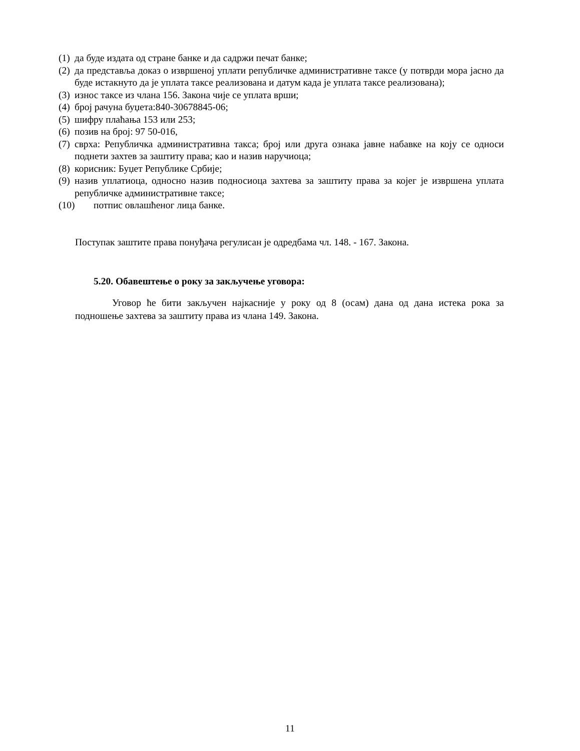(1) да буде издата од стране банке и да садржи печат банке;
(2) да представља доказ о извршеној уплати републичке административне таксе (у потврди мора јасно да буде истакнуто да је уплата таксе реализована и датум када је уплата таксе реализована);
(3) износ таксе из члана 156. Закона чије се уплата врши;
(4) број рачуна буџета:840-30678845-06;
(5) шифру плаћања 153 или 253;
(6) позив на број: 97 50-016,
(7) сврха: Републичка административна такса; број или друга ознака јавне набавке на коју се односи поднети захтев за заштиту права; као и назив наручиоца;
(8) корисник: Буџет Републике Србије;
(9) назив уплатиоца, односно назив подносиоца захтева за заштиту права за којег је извршена уплата републичке административне таксе;
(10) потпис овлашћеног лица банке.
Поступак заштите права понуђача регулисан је одредбама чл. 148. - 167. Закона.
5.20. Обавештење о року за закључење уговора:
Уговор ће бити закључен најкасније у року од 8 (осам) дана од дана истека рока за подношење захтева за заштиту права из члана 149. Закона.
11